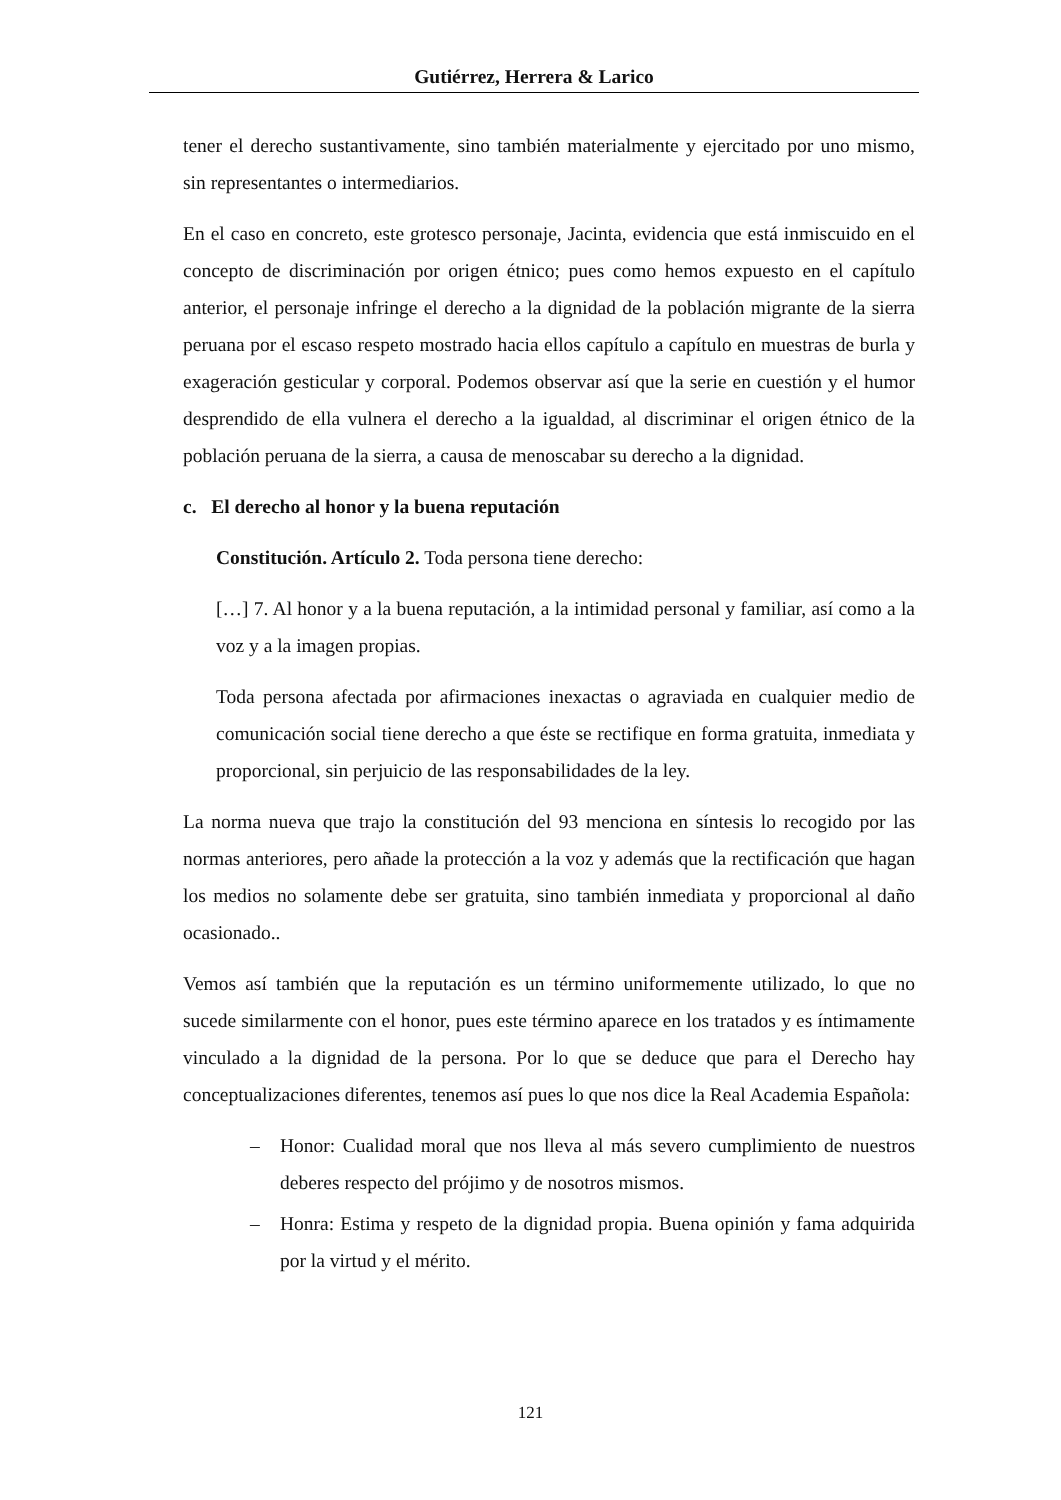Gutiérrez, Herrera & Larico
tener el derecho sustantivamente, sino también materialmente y ejercitado por uno mismo, sin representantes o intermediarios.
En el caso en concreto, este grotesco personaje, Jacinta, evidencia que está inmiscuido en el concepto de discriminación por origen étnico; pues como hemos expuesto en el capítulo anterior, el personaje infringe el derecho a la dignidad de la población migrante de la sierra peruana por el escaso respeto mostrado hacia ellos capítulo a capítulo en muestras de burla y exageración gesticular y corporal. Podemos observar así que la serie en cuestión y el humor desprendido de ella vulnera el derecho a la igualdad, al discriminar el origen étnico de la población peruana de la sierra, a causa de menoscabar su derecho a la dignidad.
c. El derecho al honor y la buena reputación
Constitución. Artículo 2. Toda persona tiene derecho:
[…] 7. Al honor y a la buena reputación, a la intimidad personal y familiar, así como a la voz y a la imagen propias.
Toda persona afectada por afirmaciones inexactas o agraviada en cualquier medio de comunicación social tiene derecho a que éste se rectifique en forma gratuita, inmediata y proporcional, sin perjuicio de las responsabilidades de la ley.
La norma nueva que trajo la constitución del 93 menciona en síntesis lo recogido por las normas anteriores, pero añade la protección a la voz y además que la rectificación que hagan los medios no solamente debe ser gratuita, sino también inmediata y proporcional al daño ocasionado..
Vemos así también que la reputación es un término uniformemente utilizado, lo que no sucede similarmente con el honor, pues este término aparece en los tratados y es íntimamente vinculado a la dignidad de la persona. Por lo que se deduce que para el Derecho hay conceptualizaciones diferentes, tenemos así pues lo que nos dice la Real Academia Española:
– Honor: Cualidad moral que nos lleva al más severo cumplimiento de nuestros deberes respecto del prójimo y de nosotros mismos.
– Honra: Estima y respeto de la dignidad propia. Buena opinión y fama adquirida por la virtud y el mérito.
121